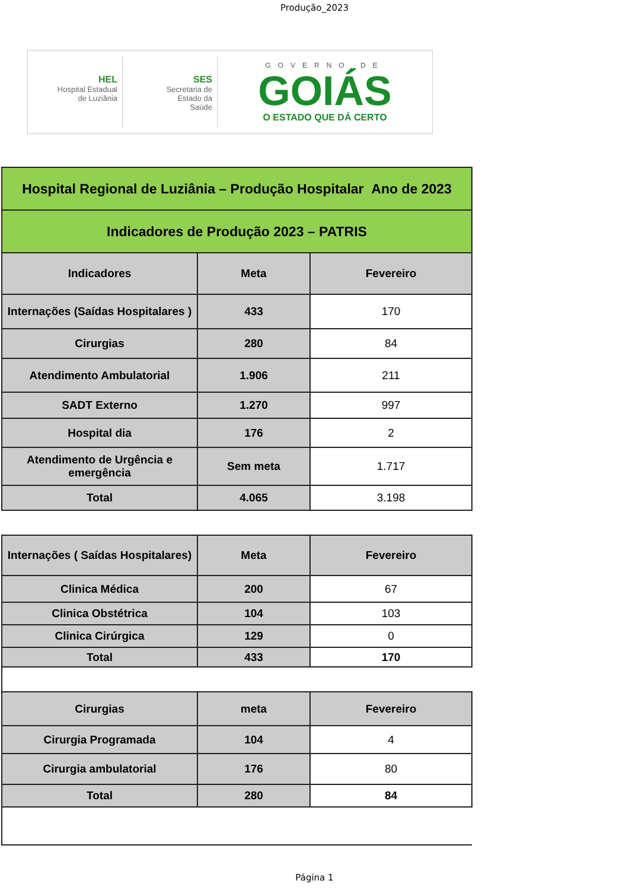Produção_2023
HEL
Hospital Estadual
de Luziânia
SES
Secretaria de
Estado da
Saúde
GOVERNO DE
GOIÁS
O ESTADO QUE DÁ CERTO
| Hospital Regional de Luziânia – Produção Hospitalar Ano de 2023 | | |
| Indicadores de Produção 2023 – PATRIS | | |
| Indicadores | Meta | Fevereiro |
| Internações (Saídas Hospitalares ) | 433 | 170 |
| Cirurgias | 280 | 84 |
| Atendimento Ambulatorial | 1.906 | 211 |
| SADT Externo | 1.270 | 997 |
| Hospital dia | 176 | 2 |
| Atendimento de Urgência e emergência | Sem meta | 1.717 |
| Total | 4.065 | 3.198 |
| Internações ( Saídas Hospitalares) | Meta | Fevereiro |
| --- | --- | --- |
| Clinica Médica | 200 | 67 |
| Clinica Obstétrica | 104 | 103 |
| Clinica Cirúrgica | 129 | 0 |
| Total | 433 | 170 |
| Cirurgias | meta | Fevereiro |
| Cirurgia Programada | 104 | 4 |
| Cirurgia ambulatorial | 176 | 80 |
| Total | 280 | 84 |
Página 1